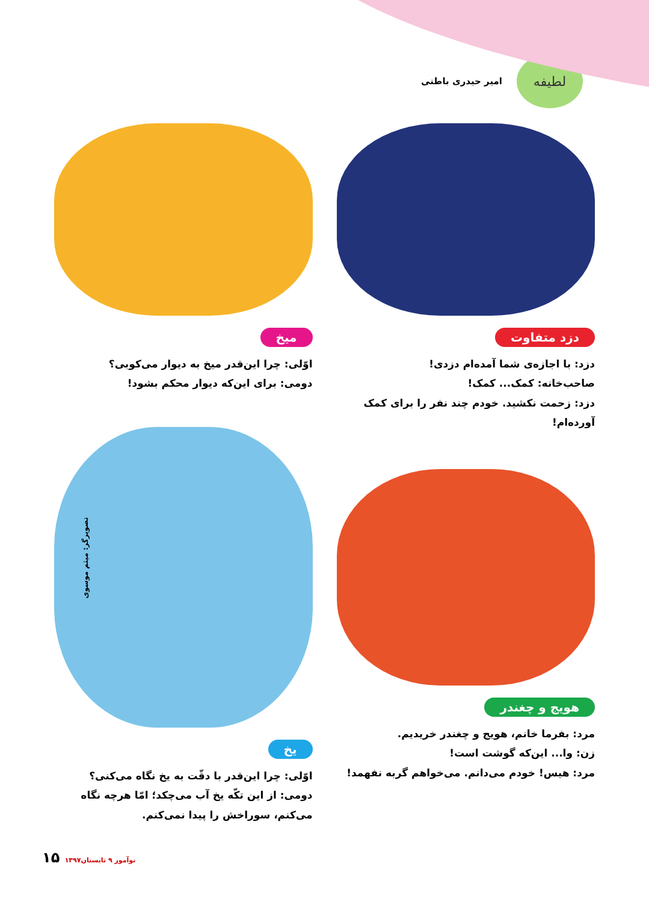لطیفه
امیر حیدری باطنی
دزد متفاوت
دزد: با اجازه‌ی شما آمده‌ام دزدی!
صاحب‌خانه: کمک... کمک!
دزد: زحمت نکشید. خودم چند نفر را برای کمک آورده‌ام!
میخ
اوّلی: چرا این‌قدر میخ به دیوار می‌کوبی؟
دومی: برای این‌که دیوار محکم بشود!
هویج و چغندر
مرد: بفرما خانم، هویج و چغندر خریدیم.
زن: وا... این‌که گوشت است!
مرد: هیس! خودم می‌دانم. می‌خواهم گربه نفهمد!
یخ
اوّلی: چرا این‌قدر با دقّت به یخ نگاه می‌کنی؟
دومی: از این تکّه یخ آب می‌چکد؛ امّا هرچه نگاه می‌کنم، سوراخش را پیدا نمی‌کنم.
تصویرگر: میثم موسوی
نوآموز ۹ تابستان۱۳۹۷ ۱۵